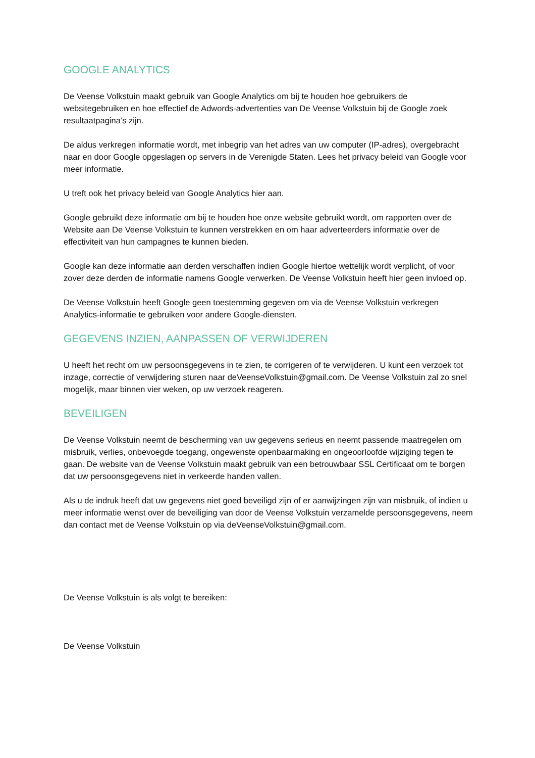GOOGLE ANALYTICS
De Veense Volkstuin maakt gebruik van Google Analytics om bij te houden hoe gebruikers de websitegebruiken en hoe effectief de Adwords-advertenties van De Veense Volkstuin bij de Google zoek resultaatpagina’s zijn.
De aldus verkregen informatie wordt, met inbegrip van het adres van uw computer (IP-adres), overgebracht naar en door Google opgeslagen op servers in de Verenigde Staten. Lees het privacy beleid van Google voor meer informatie.
U treft ook het privacy beleid van Google Analytics hier aan.
Google gebruikt deze informatie om bij te houden hoe onze website gebruikt wordt, om rapporten over de Website aan De Veense Volkstuin te kunnen verstrekken en om haar adverteerders informatie over de effectiviteit van hun campagnes te kunnen bieden.
Google kan deze informatie aan derden verschaffen indien Google hiertoe wettelijk wordt verplicht, of voor zover deze derden de informatie namens Google verwerken. De Veense Volkstuin heeft hier geen invloed op.
De Veense Volkstuin heeft Google geen toestemming gegeven om via de Veense Volkstuin verkregen Analytics-informatie te gebruiken voor andere Google-diensten.
GEGEVENS INZIEN, AANPASSEN OF VERWIJDEREN
U heeft het recht om uw persoonsgegevens in te zien, te corrigeren of te verwijderen. U kunt een verzoek tot inzage, correctie of verwijdering sturen naar deVeenseVolkstuin@gmail.com. De Veense Volkstuin zal zo snel mogelijk, maar binnen vier weken, op uw verzoek reageren.
BEVEILIGEN
De Veense Volkstuin neemt de bescherming van uw gegevens serieus en neemt passende maatregelen om misbruik, verlies, onbevoegde toegang, ongewenste openbaarmaking en ongeoorloofde wijziging tegen te gaan. De website van de Veense Volkstuin maakt gebruik van een betrouwbaar SSL Certificaat om te borgen dat uw persoonsgegevens niet in verkeerde handen vallen.
Als u de indruk heeft dat uw gegevens niet goed beveiligd zijn of er aanwijzingen zijn van misbruik, of indien u meer informatie wenst over de beveiliging van door de Veense Volkstuin verzamelde persoonsgegevens, neem dan contact met de Veense Volkstuin op via deVeenseVolkstuin@gmail.com.
De Veense Volkstuin is als volgt te bereiken:
De Veense Volkstuin